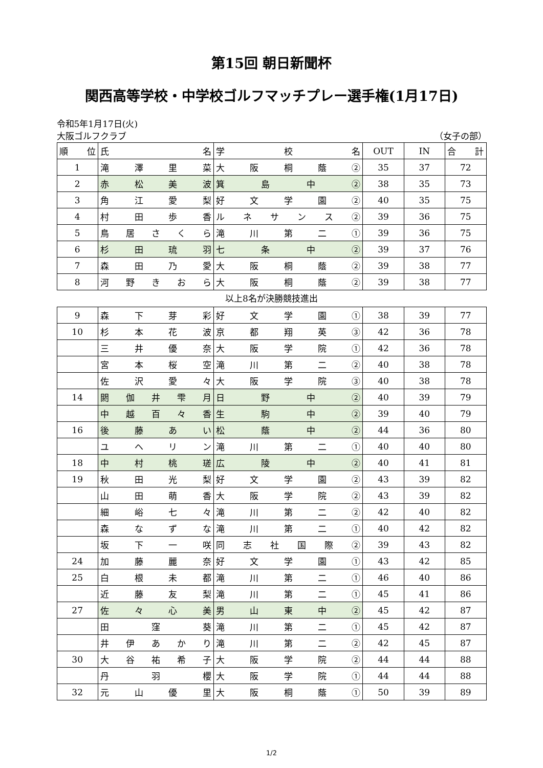第15回 朝日新聞杯
関西高等学校・中学校ゴルフマッチプレー選手権(1月17日)
令和5年1月17日(火)
大阪ゴルフクラブ （女子の部）
| 順 位 | 氏 名 | 学 校 名 | OUT | IN | 合 計 |
| --- | --- | --- | --- | --- | --- |
| 1 | 滝 澤 里 菜 | 大 阪 桐 蔭 ② | 35 | 37 | 72 |
| 2 | 赤 松 美 波 | 箕 島 中 ② | 38 | 35 | 73 |
| 3 | 角 江 愛 梨 | 好 文 学 園 ② | 40 | 35 | 75 |
| 4 | 村 田 歩 香 | ル ネ サ ン ス ② | 39 | 36 | 75 |
| 5 | 鳥 居 さ く ら | 滝 川 第 二 ① | 39 | 36 | 75 |
| 6 | 杉 田 琉 羽 | 七 条 中 ② | 39 | 37 | 76 |
| 7 | 森 田 乃 愛 | 大 阪 桐 蔭 ② | 39 | 38 | 77 |
| 8 | 河 野 き お ら | 大 阪 桐 蔭 ② | 39 | 38 | 77 |
以上8名が決勝競技進出
| 9 | 森 下 芽 彩 | 好 文 学 園 ① | 38 | 39 | 77 |
| 10 | 杉 本 花 波 | 京 都 翔 英 ③ | 42 | 36 | 78 |
| | 三 井 優 奈 | 大 阪 学 院 ① | 42 | 36 | 78 |
| | 宮 本 桜 空 | 滝 川 第 二 ② | 40 | 38 | 78 |
| | 佐 沢 愛 々 | 大 阪 学 院 ③ | 40 | 38 | 78 |
| 14 | 閼 伽 井 雫 月 | 日 野 中 ② | 40 | 39 | 79 |
| | 中 越 百 々 香 | 生 駒 中 ② | 39 | 40 | 79 |
| 16 | 後 藤 あ い | 松 蔭 中 ② | 44 | 36 | 80 |
| | ユ ヘ リ ン | 滝 川 第 二 ① | 40 | 40 | 80 |
| 18 | 中 村 桃 瑳 | 広 陵 中 ② | 40 | 41 | 81 |
| 19 | 秋 田 光 梨 | 好 文 学 園 ② | 43 | 39 | 82 |
| | 山 田 萌 香 | 大 阪 学 院 ② | 43 | 39 | 82 |
| | 細 峪 七 々 | 滝 川 第 二 ② | 42 | 40 | 82 |
| | 森 な ず な | 滝 川 第 二 ① | 40 | 42 | 82 |
| | 坂 下 一 咲 | 同 志 社 国 際 ② | 39 | 43 | 82 |
| 24 | 加 藤 麗 奈 | 好 文 学 園 ① | 43 | 42 | 85 |
| 25 | 白 根 未 都 | 滝 川 第 二 ① | 46 | 40 | 86 |
| | 近 藤 友 梨 | 滝 川 第 二 ① | 45 | 41 | 86 |
| 27 | 佐 々 心 美 | 男 山 東 中 ② | 45 | 42 | 87 |
| | 田 窪 葵 | 滝 川 第 二 ① | 45 | 42 | 87 |
| | 井 伊 あ か り | 滝 川 第 二 ② | 42 | 45 | 87 |
| 30 | 大 谷 祐 希 子 | 大 阪 学 院 ② | 44 | 44 | 88 |
| | 丹 羽 櫻 | 大 阪 学 院 ① | 44 | 44 | 88 |
| 32 | 元 山 優 里 | 大 阪 桐 蔭 ① | 50 | 39 | 89 |
1/2